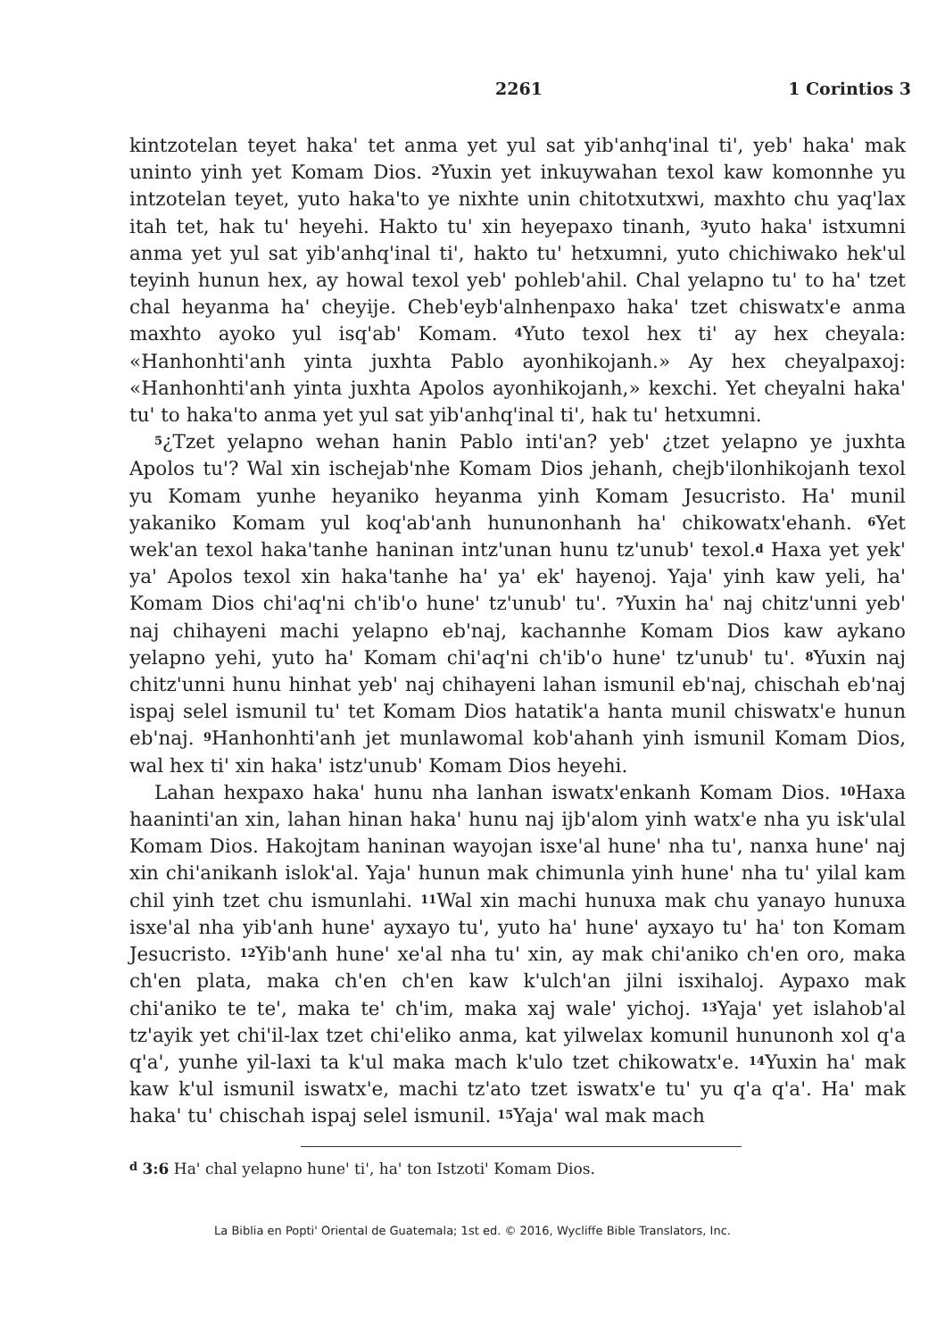2261 1 Corintios 3
kintzotelan teyet hakaꞌ tet anma yet yul sat yibꞌanhqꞌinal tiꞌ, yebꞌ hakaꞌ mak uninto yinh yet Komam Dios. <sup>2</sup>Yuxin yet inkuywahan texol kaw komonnhe yu intzotelan teyet, yuto hakaꞌto ye nixhte unin chitotxutx­wi, maxhto chu yaqꞌlax itah tet, hak tuꞌ heyehi. Hakto tuꞌ xin heyepaxo tinanh, <sup>3</sup>yuto hakaꞌ istxumni anma yet yul sat yibꞌanhqꞌinal tiꞌ, hakto tuꞌ hetxumni, yuto chichiwako hekꞌul teyinh hunun hex, ay howal texol yebꞌ pohlebꞌahil. Chal yelapno tuꞌ to haꞌ tzet chal heyanma haꞌ cheyije. Che­bꞌeybꞌalnhenpaxo hakaꞌ tzet chiswatxꞌe anma maxhto ayoko yul isqꞌabꞌ Komam. <sup>4</sup>Yuto texol hex tiꞌ ay hex cheyala: «Hanhonhtiꞌanh yinta juxhta Pablo ayonhikojanh.» Ay hex cheyalpaxoj: «Hanhonhtiꞌanh yinta juxhta Apolos ayonhikojanh,» kexchi. Yet cheyalni hakaꞌ tuꞌ to hakaꞌto anma yet yul sat yibꞌanhqꞌinal tiꞌ, hak tuꞌ hetxumni.
<sup>5</sup>¿Tzet yelapno wehan hanin Pablo intiꞌan? yebꞌ ¿tzet yelapno ye juxhta Apolos tuꞌ? Wal xin ischejabꞌnhe Komam Dios jehanh, chejbꞌilonhikojanh texol yu Komam yunhe heyaniko heyanma yinh Komam Jesucristo. Haꞌ munil yakaniko Komam yul koqꞌabꞌanh hununonhanh haꞌ chikowatxꞌe­hanh. <sup>6</sup>Yet wekꞌan texol hakaꞌtanhe haninan intzꞌunan hunu tzꞌunubꞌ texol.<sup>d</sup> Haxa yet yekꞌ yaꞌ Apolos texol xin hakaꞌtanhe haꞌ yaꞌ ekꞌ hayenoj. Yajaꞌ yinh kaw yeli, haꞌ Komam Dios chiꞌaqꞌni chꞌibꞌo huneꞌ tzꞌunubꞌ tuꞌ. <sup>7</sup>Yuxin haꞌ naj chitzꞌunni yebꞌ naj chihayeni machi yelapno ebꞌnaj, kachannhe Komam Dios kaw aykano yelapno yehi, yuto haꞌ Komam chiꞌ­aqꞌni chꞌibꞌo huneꞌ tzꞌunubꞌ tuꞌ. <sup>8</sup>Yuxin naj chitzꞌunni hunu hinhat yebꞌ naj chihayeni lahan ismunil ebꞌnaj, chischah ebꞌnaj ispaj selel ismunil tuꞌ tet Komam Dios hatatikꞌa hanta munil chiswatxꞌe hunun ebꞌnaj. <sup>9</sup>Hanh­onhtiꞌanh jet munlawomal kobꞌahanh yinh ismunil Komam Dios, wal hex tiꞌ xin hakaꞌ istzꞌunubꞌ Komam Dios heyehi.
Lahan hexpaxo hakaꞌ hunu nha lanhan iswatxꞌenkanh Komam Dios. <sup>10</sup>Haxa haanintiꞌan xin, lahan hinan hakaꞌ hunu naj ijbꞌalom yinh watxꞌe nha yu iskꞌulal Komam Dios. Hakojtam haninan wayojan isxeꞌal huneꞌ nha tuꞌ, nanxa huneꞌ naj xin chiꞌanikanh islokꞌal. Yajaꞌ hunun mak chi­munla yinh huneꞌ nha tuꞌ yilal kam chil yinh tzet chu ismunlahi. <sup>11</sup>Wal xin machi hunuxa mak chu yanayo hunuxa isxeꞌal nha yibꞌanh huneꞌ ayx­ayo tuꞌ, yuto haꞌ huneꞌ ayxayo tuꞌ haꞌ ton Komam Jesucristo. <sup>12</sup>Yibꞌanh huneꞌ xeꞌal nha tuꞌ xin, ay mak chiꞌaniko chꞌen oro, maka chꞌen plata, maka chꞌen chꞌen kaw kꞌulchꞌan jilni isxihaloj. Aypaxo mak chiꞌaniko te teꞌ, maka teꞌ chꞌim, maka xaj waleꞌ yichoj. <sup>13</sup>Yajaꞌ yet islahobꞌal tzꞌayik yet chiꞌil-lax tzet chiꞌeliko anma, kat yilwelax komunil hununonh xol qꞌa qꞌaꞌ, yunhe yil-laxi ta kꞌul maka mach kꞌulo tzet chikowatxꞌe. <sup>14</sup>Yuxin haꞌ mak kaw kꞌul ismunil iswatxꞌe, machi tzꞌato tzet iswatxꞌe tuꞌ yu qꞌa qꞌaꞌ. Haꞌ mak hakaꞌ tuꞌ chischah ispaj selel ismunil. <sup>15</sup>Yajaꞌ wal mak mach
<sup>d</sup> 3:6 Haꞌ chal yelapno huneꞌ tiꞌ, haꞌ ton Istzotiꞌ Komam Dios.
La Biblia en Poptiꞌ Oriental de Guatemala; 1st ed. © 2016, Wycliffe Bible Translators, Inc.